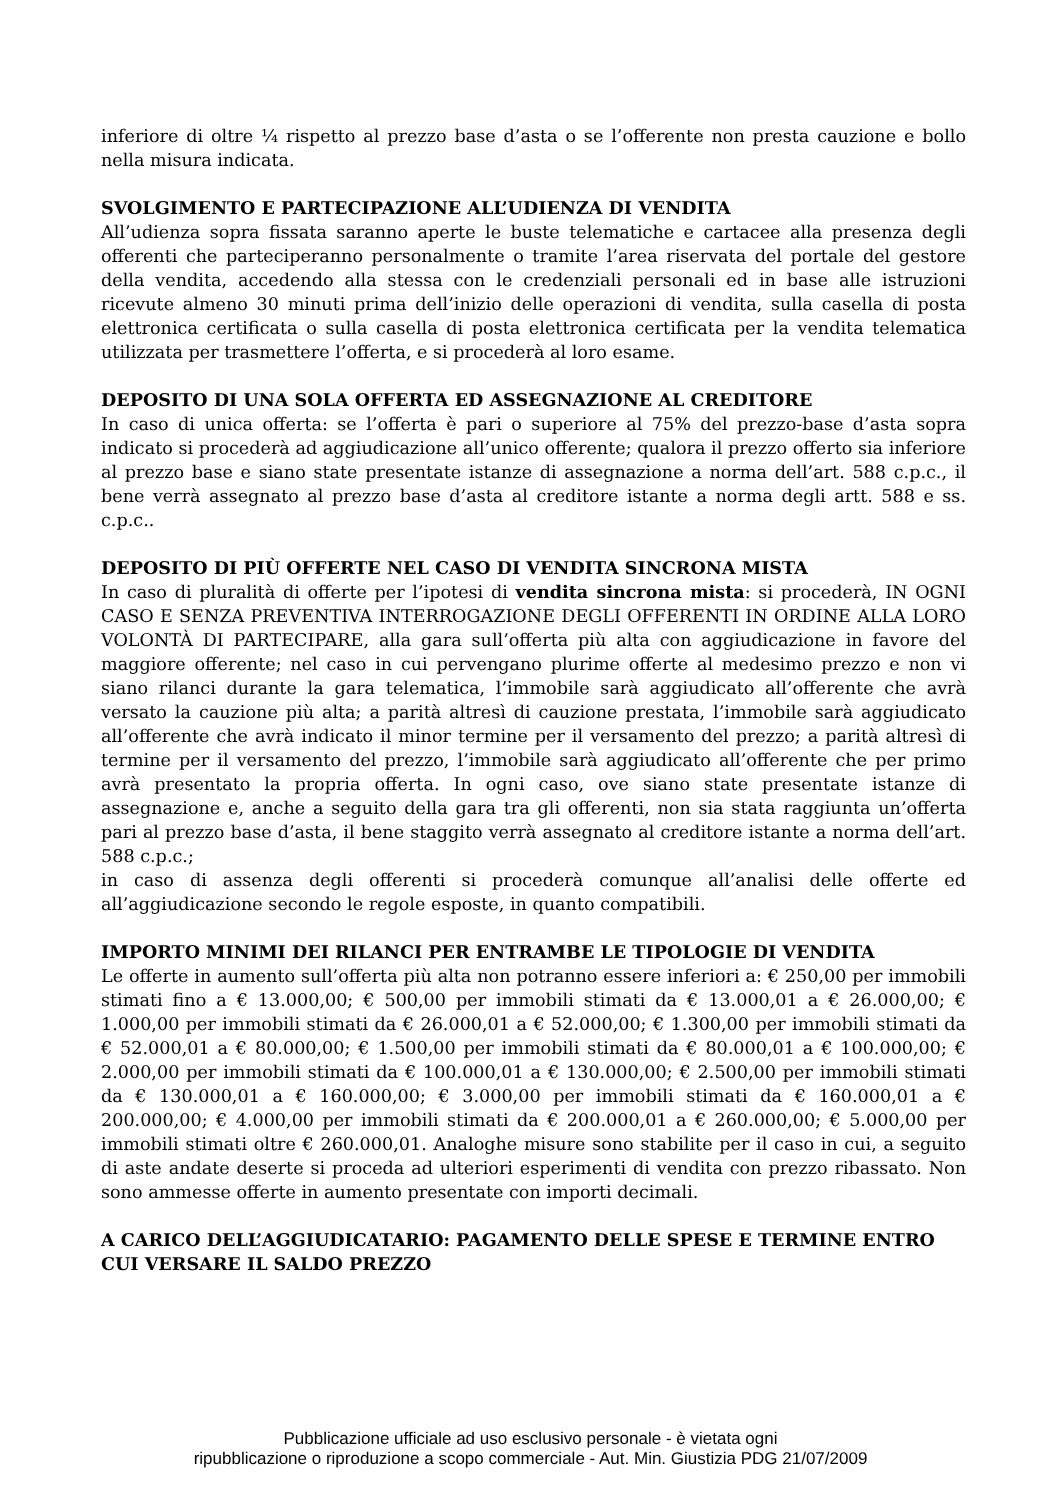inferiore di oltre ¼ rispetto al prezzo base d’asta o se l’offerente non presta cauzione e bollo nella misura indicata.
SVOLGIMENTO E PARTECIPAZIONE ALL’UDIENZA DI VENDITA
All’udienza sopra fissata saranno aperte le buste telematiche e cartacee alla presenza degli offerenti che parteciperanno personalmente o tramite l’area riservata del portale del gestore della vendita, accedendo alla stessa con le credenziali personali ed in base alle istruzioni ricevute almeno 30 minuti prima dell’inizio delle operazioni di vendita, sulla casella di posta elettronica certificata o sulla casella di posta elettronica certificata per la vendita telematica utilizzata per trasmettere l’offerta, e si procederà al loro esame.
DEPOSITO DI UNA SOLA OFFERTA ED ASSEGNAZIONE AL CREDITORE
In caso di unica offerta: se l’offerta è pari o superiore al 75% del prezzo-base d’asta sopra indicato si procederà ad aggiudicazione all’unico offerente; qualora il prezzo offerto sia inferiore al prezzo base e siano state presentate istanze di assegnazione a norma dell’art. 588 c.p.c., il bene verrà assegnato al prezzo base d’asta al creditore istante a norma degli artt. 588 e ss. c.p.c..
DEPOSITO DI PIÙ OFFERTE NEL CASO DI VENDITA SINCRONA MISTA
In caso di pluralità di offerte per l’ipotesi di vendita sincrona mista: si procederà, IN OGNI CASO E SENZA PREVENTIVA INTERROGAZIONE DEGLI OFFERENTI IN ORDINE ALLA LORO VOLONTÀ DI PARTECIPARE, alla gara sull’offerta più alta con aggiudicazione in favore del maggiore offerente; nel caso in cui pervengano plurime offerte al medesimo prezzo e non vi siano rilanci durante la gara telematica, l’immobile sarà aggiudicato all’offerente che avrà versato la cauzione più alta; a parità altresì di cauzione prestata, l’immobile sarà aggiudicato all’offerente che avrà indicato il minor termine per il versamento del prezzo; a parità altresì di termine per il versamento del prezzo, l’immobile sarà aggiudicato all’offerente che per primo avrà presentato la propria offerta. In ogni caso, ove siano state presentate istanze di assegnazione e, anche a seguito della gara tra gli offerenti, non sia stata raggiunta un’offerta pari al prezzo base d’asta, il bene staggito verrà assegnato al creditore istante a norma dell’art. 588 c.p.c.;
in caso di assenza degli offerenti si procederà comunque all’analisi delle offerte ed all’aggiudicazione secondo le regole esposte, in quanto compatibili.
IMPORTO MINIMI DEI RILANCI PER ENTRAMBE LE TIPOLOGIE DI VENDITA
Le offerte in aumento sull’offerta più alta non potranno essere inferiori a: € 250,00 per immobili stimati fino a € 13.000,00; € 500,00 per immobili stimati da € 13.000,01 a € 26.000,00; € 1.000,00 per immobili stimati da € 26.000,01 a € 52.000,00; € 1.300,00 per immobili stimati da € 52.000,01 a € 80.000,00; € 1.500,00 per immobili stimati da € 80.000,01 a € 100.000,00; € 2.000,00 per immobili stimati da € 100.000,01 a € 130.000,00; € 2.500,00 per immobili stimati da € 130.000,01 a € 160.000,00; € 3.000,00 per immobili stimati da € 160.000,01 a € 200.000,00; € 4.000,00 per immobili stimati da € 200.000,01 a € 260.000,00; € 5.000,00 per immobili stimati oltre € 260.000,01. Analoghe misure sono stabilite per il caso in cui, a seguito di aste andate deserte si proceda ad ulteriori esperimenti di vendita con prezzo ribassato. Non sono ammesse offerte in aumento presentate con importi decimali.
A CARICO DELL’AGGIUDICATARIO: PAGAMENTO DELLE SPESE E TERMINE ENTRO CUI VERSARE IL SALDO PREZZO
Pubblicazione ufficiale ad uso esclusivo personale - è vietata ogni
ripubblicazione o riproduzione a scopo commerciale - Aut. Min. Giustizia PDG 21/07/2009